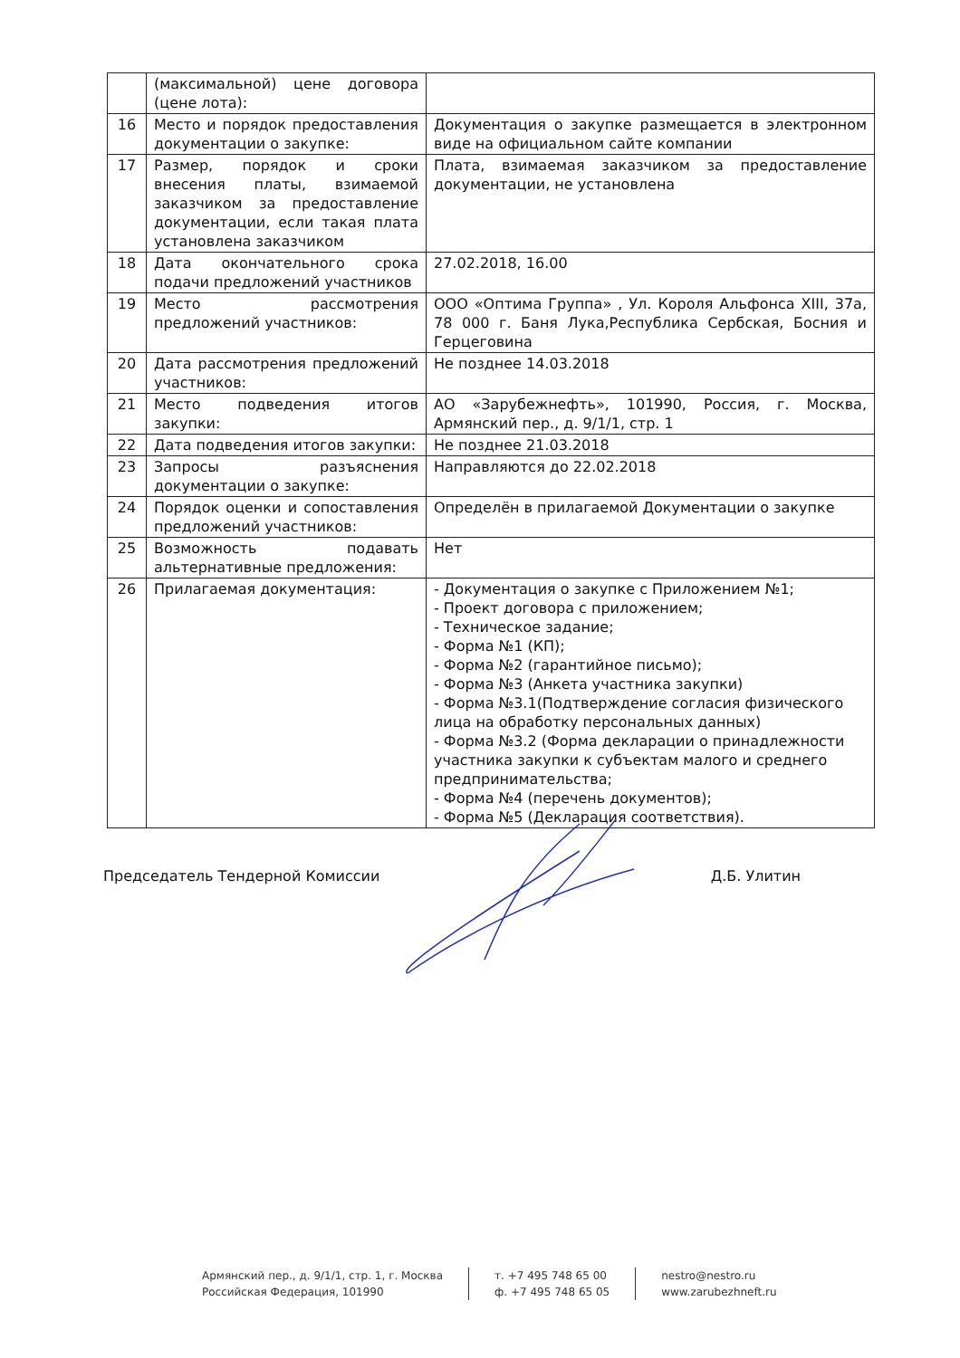| | (максимальной) цене договора (цене лота): | |
| 16 | Место и порядок предоставления документации о закупке: | Документация о закупке размещается в электронном виде на официальном сайте компании |
| 17 | Размер, порядок и сроки внесения платы, взимаемой заказчиком за предоставление документации, если такая плата установлена заказчиком | Плата, взимаемая заказчиком за предоставление документации, не установлена |
| 18 | Дата окончательного срока подачи предложений участников | 27.02.2018, 16.00 |
| 19 | Место рассмотрения предложений участников: | ООО «Оптима Группа» , Ул. Короля Альфонса XIII, 37а, 78 000 г. Баня Лука,Республика Сербская, Босния и Герцеговина |
| 20 | Дата рассмотрения предложений участников: | Не позднее 14.03.2018 |
| 21 | Место подведения итогов закупки: | АО «Зарубежнефть», 101990, Россия, г. Москва, Армянский пер., д. 9/1/1, стр. 1 |
| 22 | Дата подведения итогов закупки: | Не позднее 21.03.2018 |
| 23 | Запросы разъяснения документации о закупке: | Направляются до 22.02.2018 |
| 24 | Порядок оценки и сопоставления предложений участников: | Определён в прилагаемой Документации о закупке |
| 25 | Возможность подавать альтернативные предложения: | Нет |
| 26 | Прилагаемая документация: | - Документация о закупке с Приложением №1; - Проект договора с приложением; - Техническое задание; - Форма №1 (КП); - Форма №2 (гарантийное письмо); - Форма №3 (Анкета участника закупки) - Форма №3.1(Подтверждение согласия физического лица на обработку персональных данных) - Форма №3.2 (Форма декларации о принадлежности участника закупки к субъектам малого и среднего предпринимательства; - Форма №4 (перечень документов); - Форма №5 (Декларация соответствия). |
Председатель Тендерной Комиссии Д.Б. Улитин
Армянский пер., д. 9/1/1, стр. 1, г. Москва
Российская Федерация, 101990
т. +7 495 748 65 00
ф. +7 495 748 65 05
nestro@nestro.ru
www.zarubezhneft.ru